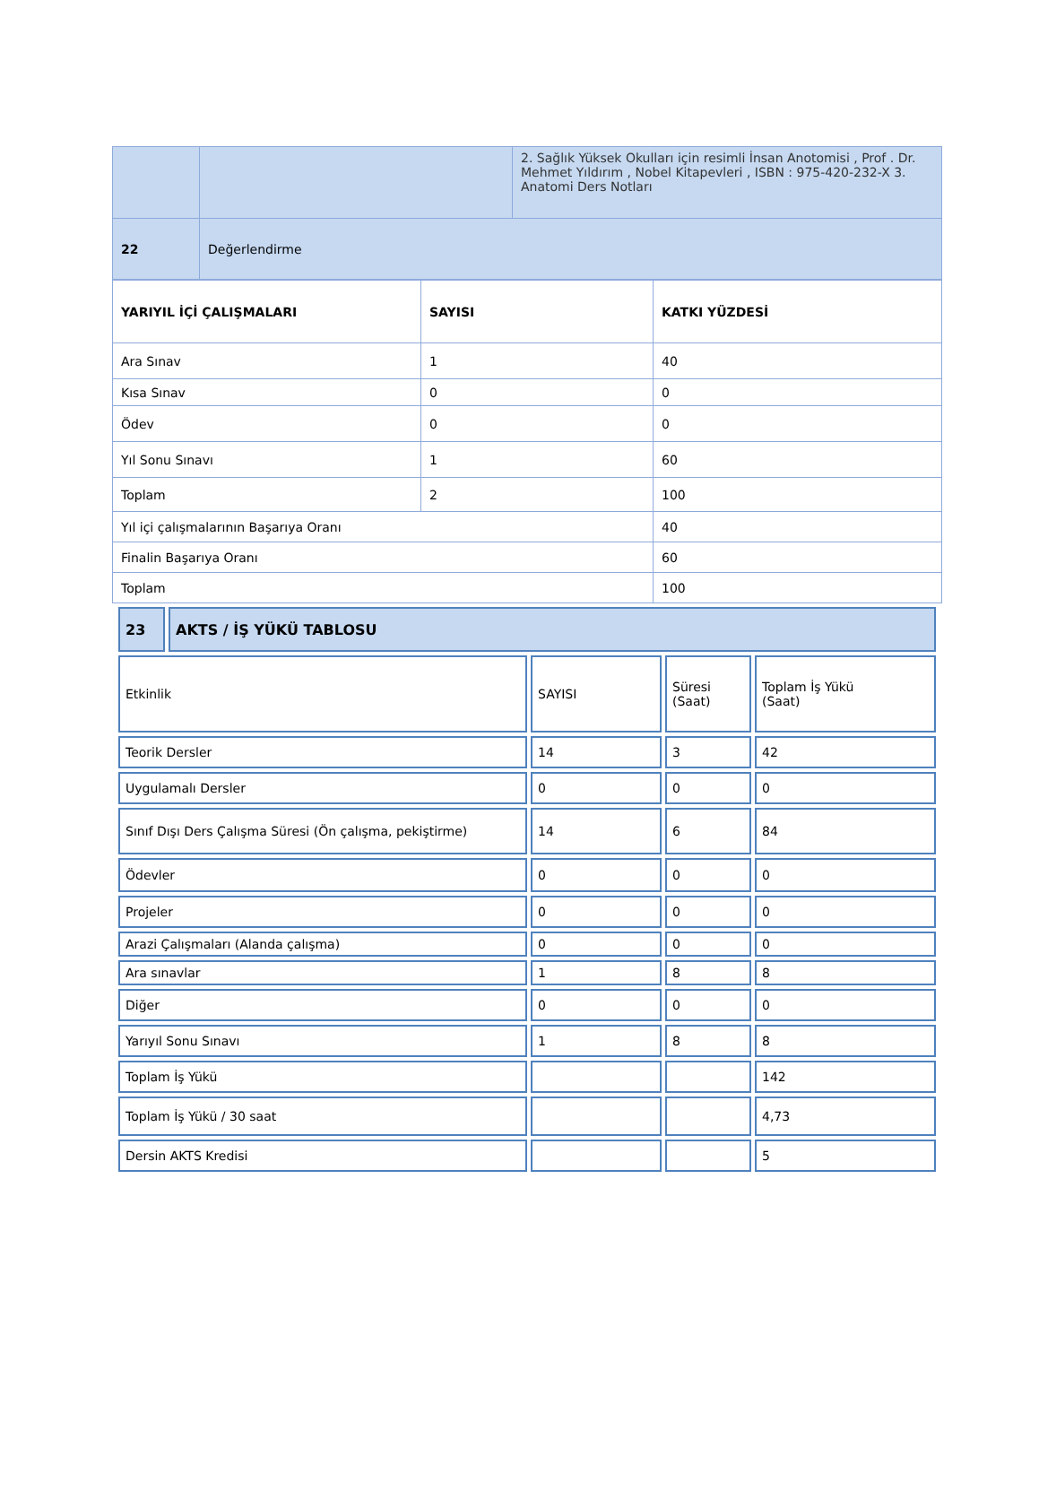| | | 2. Sağlık Yüksek Okulları için resimli İnsan Anotomisi , Prof . Dr. Mehmet Yıldırım , Nobel Kitapevleri , ISBN : 975-420-232-X 3. Anatomi Ders Notları |
| 22 | Değerlendirme | |
| YARIYIL İÇİ ÇALIŞMALARI | SAYISI | KATKI YÜZDESİ |
| --- | --- | --- |
| Ara Sınav | 1 | 40 |
| Kısa Sınav | 0 | 0 |
| Ödev | 0 | 0 |
| Yıl Sonu Sınavı | 1 | 60 |
| Toplam | 2 | 100 |
| Yıl içi çalışmalarının Başarıya Oranı | | 40 |
| Finalin Başarıya Oranı | | 60 |
| Toplam | | 100 |
| 23 | AKTS / İŞ YÜKÜ TABLOSU |
| Etkinlik | SAYISI | Süresi (Saat) | Toplam İş Yükü (Saat) |
| Teorik Dersler | 14 | 3 | 42 |
| Uygulamalı Dersler | 0 | 0 | 0 |
| Sınıf Dışı Ders Çalışma Süresi (Ön çalışma, pekiştirme) | 14 | 6 | 84 |
| Ödevler | 0 | 0 | 0 |
| Projeler | 0 | 0 | 0 |
| Arazi Çalışmaları (Alanda çalışma) | 0 | 0 | 0 |
| Ara sınavlar | 1 | 8 | 8 |
| Diğer | 0 | 0 | 0 |
| Yarıyıl Sonu Sınavı | 1 | 8 | 8 |
| Toplam İş Yükü | | | 142 |
| Toplam İş Yükü / 30 saat | | | 4,73 |
| Dersin AKTS Kredisi | | | 5 |